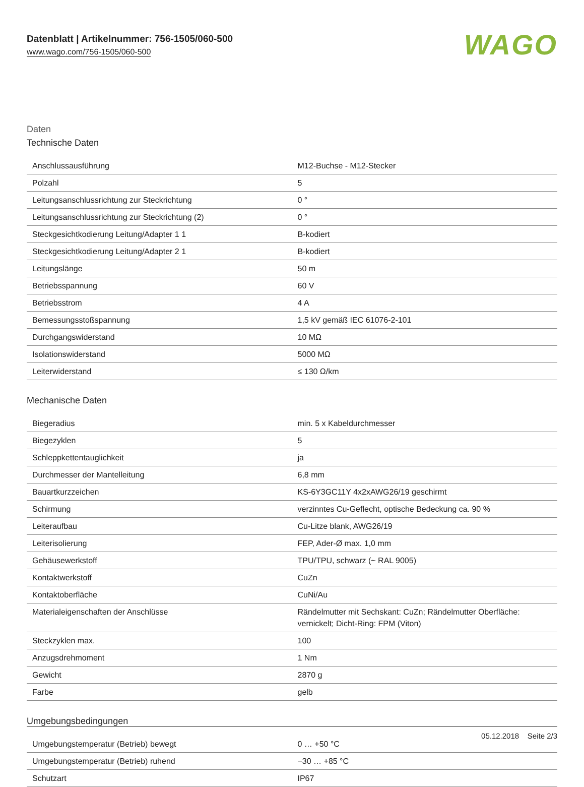Datenblatt | Artikelnummer: 756-1505/060-500
www.wago.com/756-1505/060-500
WAGO
Daten
Technische Daten
| Anschlussausführung | M12-Buchse - M12-Stecker |
| Polzahl | 5 |
| Leitungsanschlussrichtung zur Steckrichtung | 0 ° |
| Leitungsanschlussrichtung zur Steckrichtung (2) | 0 ° |
| Steckgesichtkodierung Leitung/Adapter 1 1 | B-kodiert |
| Steckgesichtkodierung Leitung/Adapter 2 1 | B-kodiert |
| Leitungslänge | 50 m |
| Betriebsspannung | 60 V |
| Betriebsstrom | 4 A |
| Bemessungsstoßspannung | 1,5 kV gemäß IEC 61076-2-101 |
| Durchgangswiderstand | 10 MΩ |
| Isolationswiderstand | 5000 MΩ |
| Leiterwiderstand | ≤ 130 Ω/km |
Mechanische Daten
| Biegeradius | min. 5 x Kabeldurchmesser |
| Biegezyklen | 5 |
| Schleppkettentauglichkeit | ja |
| Durchmesser der Mantelleitung | 6,8 mm |
| Bauartkurzzeichen | KS-6Y3GC11Y 4x2xAWG26/19 geschirmt |
| Schirmung | verzinntes Cu-Geflecht, optische Bedeckung ca. 90 % |
| Leiteraufbau | Cu-Litze blank, AWG26/19 |
| Leiterisolierung | FEP, Ader-Ø max. 1,0 mm |
| Gehäusewerkstoff | TPU/TPU, schwarz (~ RAL 9005) |
| Kontaktwerkstoff | CuZn |
| Kontaktoberfläche | CuNi/Au |
| Materialeigenschaften der Anschlüsse | Rändelmutter mit Sechskant: CuZn; Rändelmutter Oberfläche: vernickelt; Dicht-Ring: FPM (Viton) |
| Steckzyklen max. | 100 |
| Anzugsdrehmoment | 1 Nm |
| Gewicht | 2870 g |
| Farbe | gelb |
Umgebungsbedingungen
| Umgebungstemperatur (Betrieb) bewegt | 0 … +50 °C |
| Umgebungstemperatur (Betrieb) ruhend | −30 … +85 °C |
| Schutzart | IP67 |
05.12.2018 Seite 2/3